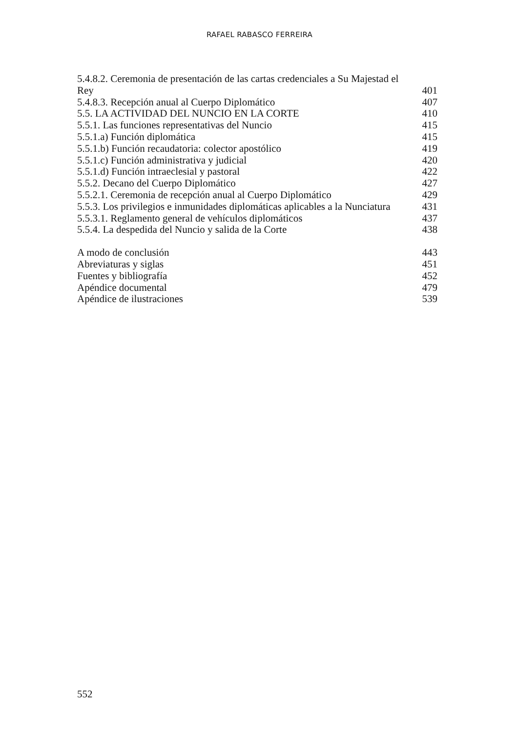RAFAEL RABASCO FERREIRA
5.4.8.2. Ceremonia de presentación de las cartas credenciales a Su Majestad el
Rey 401
5.4.8.3. Recepción anual al Cuerpo Diplomático 407
5.5. LA ACTIVIDAD DEL NUNCIO EN LA CORTE 410
5.5.1. Las funciones representativas del Nuncio 415
5.5.1.a) Función diplomática 415
5.5.1.b) Función recaudatoria: colector apostólico 419
5.5.1.c) Función administrativa y judicial 420
5.5.1.d) Función intraeclesial y pastoral 422
5.5.2. Decano del Cuerpo Diplomático 427
5.5.2.1. Ceremonia de recepción anual al Cuerpo Diplomático 429
5.5.3. Los privilegios e inmunidades diplomáticas aplicables a la Nunciatura 431
5.5.3.1. Reglamento general de vehículos diplomáticos 437
5.5.4. La despedida del Nuncio y salida de la Corte 438
A modo de conclusión 443
Abreviaturas y siglas 451
Fuentes y bibliografía 452
Apéndice documental 479
Apéndice de ilustraciones 539
552